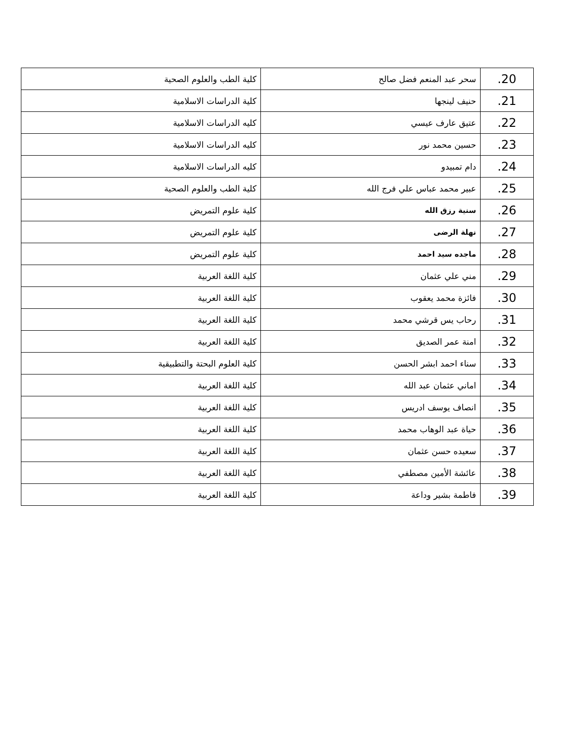| .20 | سحر عبد المنعم فضل صالح | كلية الطب والعلوم الصحية |
| .21 | حنيف لينجها | كلية الدراسات الاسلامية |
| .22 | عتيق عارف عيسي | كليه الدراسات الاسلامية |
| .23 | حسين محمد نور | كليه الدراسات الاسلامية |
| .24 | دام تمبيدو | كليه الدراسات الاسلامية |
| .25 | عبير محمد عباس علي فرج الله | كلية الطب والعلوم الصحية |
| .26 | سنية رزق الله | كلية علوم التمريض |
| .27 | نهلة الرضى | كلية علوم التمريض |
| .28 | ماجده سيد احمد | كلية علوم التمريض |
| .29 | مني علي عثمان | كلية اللغة العربية |
| .30 | فائزة محمد يعقوب | كلية اللغة العربية |
| .31 | رحاب يس قرشي محمد | كلية اللغة العربية |
| .32 | امنة عمر الصديق | كلية اللغة العربية |
| .33 | سناء احمد ابشر الحسن | كلية العلوم البحتة والتطبيقية |
| .34 | اماني عثمان عبد الله | كلية اللغة العربية |
| .35 | انصاف يوسف ادريس | كلية اللغة العربية |
| .36 | حياة عبد الوهاب محمد | كلية اللغة العربية |
| .37 | سعيده حسن عثمان | كلية اللغة العربية |
| .38 | عائشة الأمين مصطفي | كلية اللغة العربية |
| .39 | فاطمة بشير وداعة | كلية اللغة العربية |